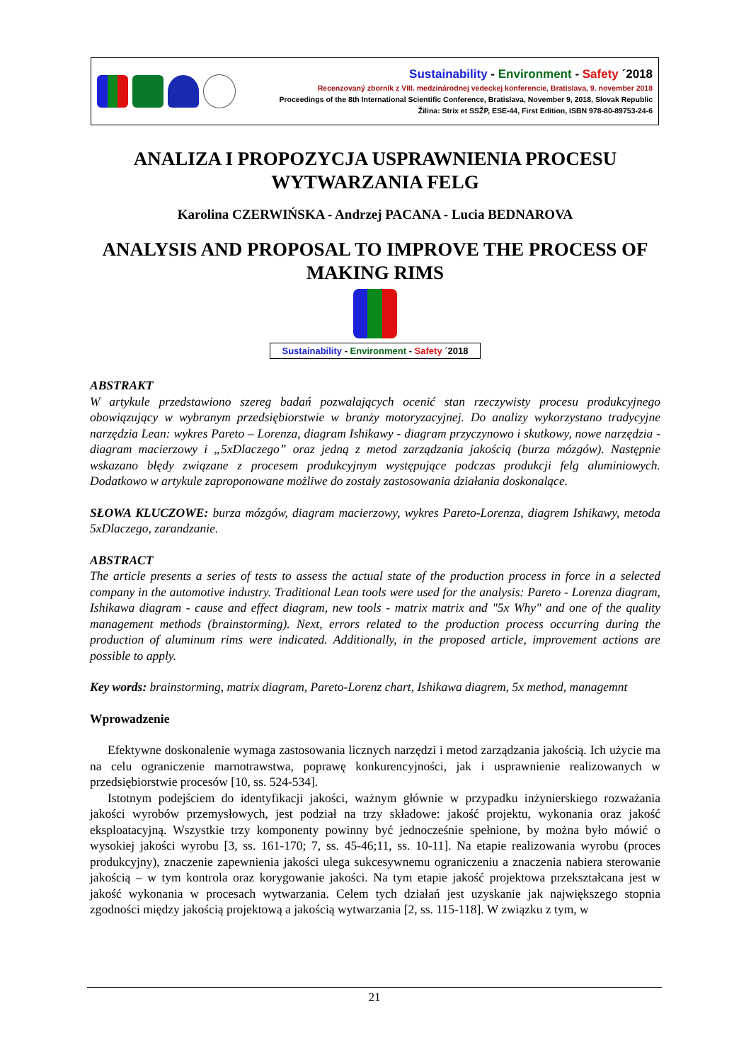Sustainability - Environment - Safety ´2018
Recenzovaný zborník z VIII. medzinárodnej vedeckej konferencie, Bratislava, 9. november 2018
Proceedings of the 8th International Scientific Conference, Bratislava, November 9, 2018, Slovak Republic
Žilina: Strix et SSŽP, ESE-44, First Edition, ISBN 978-80-89753-24-6
ANALIZA I PROPOZYCJA USPRAWNIENIA PROCESU WYTWARZANIA FELG
Karolina CZERWIŃSKA - Andrzej PACANA - Lucia BEDNAROVA
ANALYSIS AND PROPOSAL TO IMPROVE THE PROCESS OF MAKING RIMS
Sustainability - Environment - Safety ´2018
ABSTRAKT
W artykule przedstawiono szereg badań pozwalających ocenić stan rzeczywisty procesu produkcyjnego obowiązujący w wybranym przedsiębiorstwie w branży motoryzacyjnej. Do analizy wykorzystano tradycyjne narzędzia Lean: wykres Pareto – Lorenza, diagram Ishikawy - diagram przyczynowo i skutkowy, nowe narzędzia - diagram macierzowy i „5xDlaczego” oraz jedną z metod zarządzania jakością (burza mózgów). Następnie wskazano błędy związane z procesem produkcyjnym występujące podczas produkcji felg aluminiowych. Dodatkowo w artykule zaproponowane możliwe do zostały zastosowania działania doskonalące.
SŁOWA KLUCZOWE: burza mózgów, diagram macierzowy, wykres Pareto-Lorenza, diagrem Ishikawy, metoda 5xDlaczego, zarandzanie.
ABSTRACT
The article presents a series of tests to assess the actual state of the production process in force in a selected company in the automotive industry. Traditional Lean tools were used for the analysis: Pareto - Lorenza diagram, Ishikawa diagram - cause and effect diagram, new tools - matrix matrix and "5x Why" and one of the quality management methods (brainstorming). Next, errors related to the production process occurring during the production of aluminum rims were indicated. Additionally, in the proposed article, improvement actions are possible to apply.
Key words: brainstorming, matrix diagram, Pareto-Lorenz chart, Ishikawa diagrem, 5x method, managemnt
Wprowadzenie
Efektywne doskonalenie wymaga zastosowania licznych narzędzi i metod zarządzania jakością. Ich użycie ma na celu ograniczenie marnotrawstwa, poprawę konkurencyjności, jak i usprawnienie realizowanych w przedsiębiorstwie procesów [10, ss. 524-534].
Istotnym podejściem do identyfikacji jakości, ważnym głównie w przypadku inżynierskiego rozważania jakości wyrobów przemysłowych, jest podział na trzy składowe: jakość projektu, wykonania oraz jakość eksploatacyjną. Wszystkie trzy komponenty powinny być jednocześnie spełnione, by można było mówić o wysokiej jakości wyrobu [3, ss. 161-170; 7, ss. 45-46;11, ss. 10-11]. Na etapie realizowania wyrobu (proces produkcyjny), znaczenie zapewnienia jakości ulega sukcesywnemu ograniczeniu a znaczenia nabiera sterowanie jakością – w tym kontrola oraz korygowanie jakości. Na tym etapie jakość projektowa przekształcana jest w jakość wykonania w procesach wytwarzania. Celem tych działań jest uzyskanie jak największego stopnia zgodności między jakością projektową a jakością wytwarzania [2, ss. 115-118]. W związku z tym, w
21